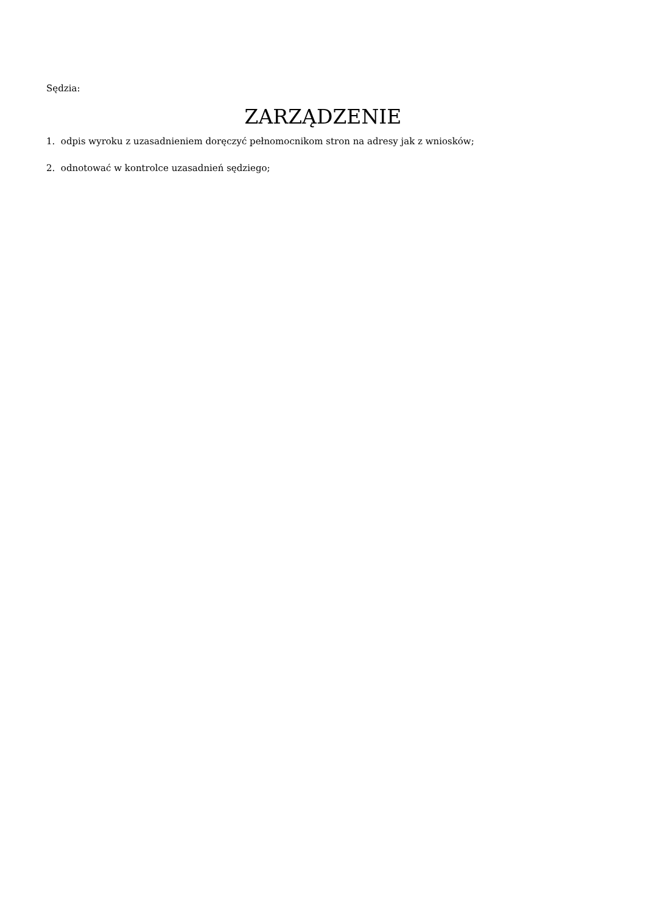Sędzia:
ZARZĄDZENIE
1. odpis wyroku z uzasadnieniem doręczyć pełnomocnikom stron na adresy jak z wniosków;
2. odnotować w kontrolce uzasadnień sędziego;